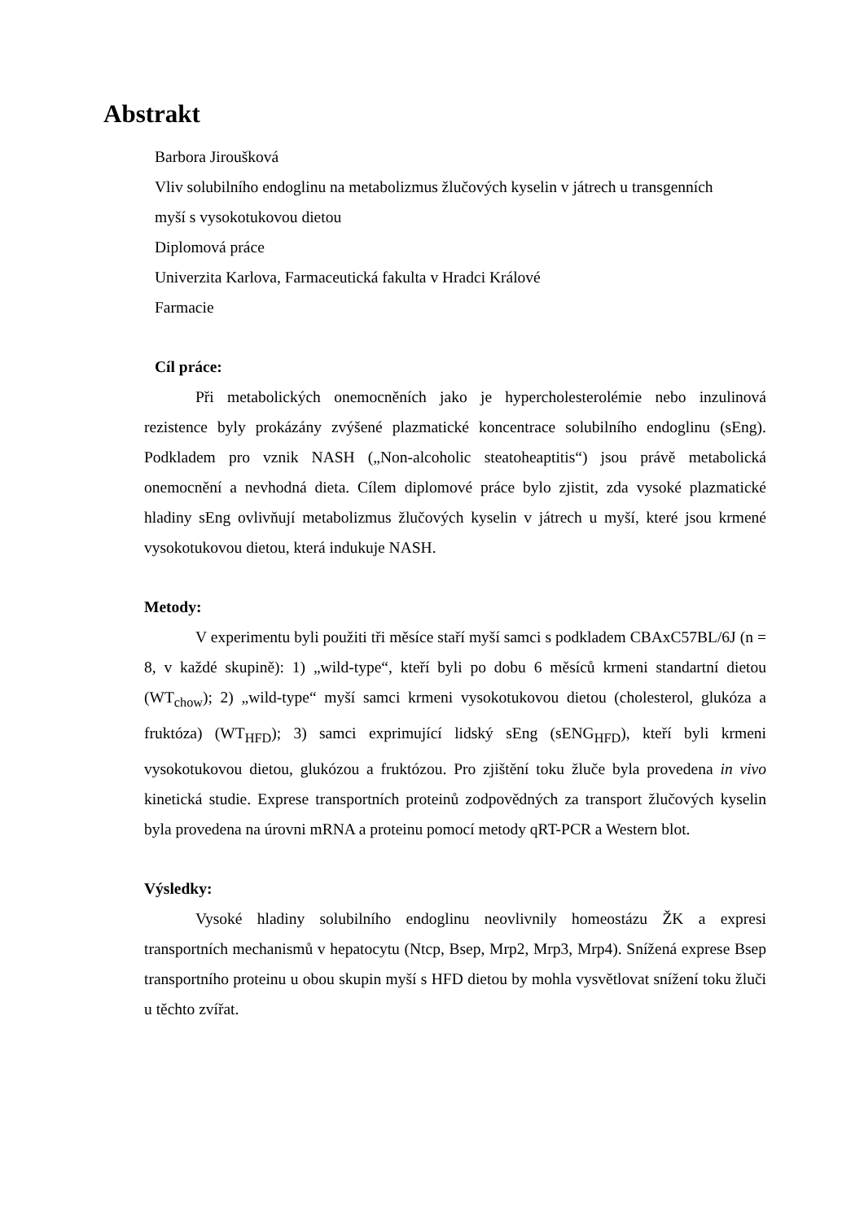Abstrakt
Barbora Jiroušková
Vliv solubilního endoglinu na metabolizmus žlučových kyselin v játrech u transgenních
myší s vysokotukovou dietou
Diplomová práce
Univerzita Karlova, Farmaceutická fakulta v Hradci Králové
Farmacie
Cíl práce:
Při metabolických onemocněních jako je hypercholesterolémie nebo inzulinová rezistence byly prokázány zvýšené plazmatické koncentrace solubilního endoglinu (sEng). Podkladem pro vznik NASH („Non-alcoholic steatoheaptitis“) jsou právě metabolická onemocnění a nevhodná dieta. Cílem diplomové práce bylo zjistit, zda vysoké plazmatické hladiny sEng ovlivňují metabolizmus žlučových kyselin v játrech u myší, které jsou krmené vysokotukovou dietou, která indukuje NASH.
Metody:
V experimentu byli použiti tři měsíce staří myší samci s podkladem CBAxC57BL/6J (n = 8, v každé skupině): 1) „wild-type“, kteří byli po dobu 6 měsíců krmeni standartní dietou (WT<sub>chow</sub>); 2) „wild-type“ myší samci krmeni vysokotukovou dietou (cholesterol, glukóza a fruktóza) (WT<sub>HFD</sub>); 3) samci exprimující lidský sEng (sENG<sub>HFD</sub>), kteří byli krmeni vysokotukovou dietou, glukózou a fruktózou. Pro zjištění toku žluče byla provedena in vivo kinetická studie. Exprese transportních proteinů zodpovědných za transport žlučových kyselin byla provedena na úrovni mRNA a proteinu pomocí metody qRT-PCR a Western blot.
Výsledky:
Vysoké hladiny solubilního endoglinu neovlivnily homeostázu ŽK a expresi transportních mechanismů v hepatocytu (Ntcp, Bsep, Mrp2, Mrp3, Mrp4). Snížená exprese Bsep transportního proteinu u obou skupin myší s HFD dietou by mohla vysvětlovat snížení toku žluči u těchto zvířat.